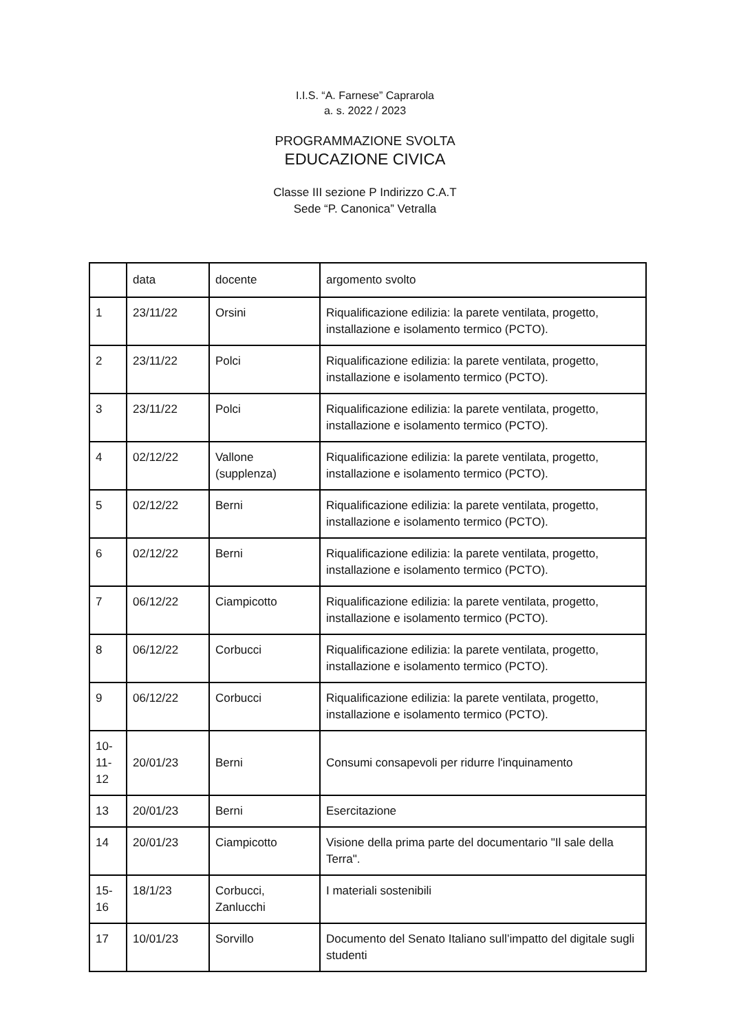I.I.S. “A. Farnese” Caprarola
a. s. 2022 / 2023
PROGRAMMAZIONE SVOLTA
EDUCAZIONE CIVICA
Classe III sezione P Indirizzo C.A.T
Sede “P. Canonica” Vetralla
| | data | docente | argomento svolto |
| --- | --- | --- | --- |
| 1 | 23/11/22 | Orsini | Riqualificazione edilizia: la parete ventilata, progetto, installazione e isolamento termico (PCTO). |
| 2 | 23/11/22 | Polci | Riqualificazione edilizia: la parete ventilata, progetto, installazione e isolamento termico (PCTO). |
| 3 | 23/11/22 | Polci | Riqualificazione edilizia: la parete ventilata, progetto, installazione e isolamento termico (PCTO). |
| 4 | 02/12/22 | Vallone (supplenza) | Riqualificazione edilizia: la parete ventilata, progetto, installazione e isolamento termico (PCTO). |
| 5 | 02/12/22 | Berni | Riqualificazione edilizia: la parete ventilata, progetto, installazione e isolamento termico (PCTO). |
| 6 | 02/12/22 | Berni | Riqualificazione edilizia: la parete ventilata, progetto, installazione e isolamento termico (PCTO). |
| 7 | 06/12/22 | Ciampicotto | Riqualificazione edilizia: la parete ventilata, progetto, installazione e isolamento termico (PCTO). |
| 8 | 06/12/22 | Corbucci | Riqualificazione edilizia: la parete ventilata, progetto, installazione e isolamento termico (PCTO). |
| 9 | 06/12/22 | Corbucci | Riqualificazione edilizia: la parete ventilata, progetto, installazione e isolamento termico (PCTO). |
| 10- 11- 12 | 20/01/23 | Berni | Consumi consapevoli per ridurre l'inquinamento |
| 13 | 20/01/23 | Berni | Esercitazione |
| 14 | 20/01/23 | Ciampicotto | Visione della prima parte del documentario "Il sale della Terra". |
| 15- 16 | 18/1/23 | Corbucci, Zanlucchi | I materiali sostenibili |
| 17 | 10/01/23 | Sorvillo | Documento del Senato Italiano sull’impatto del digitale sugli studenti |